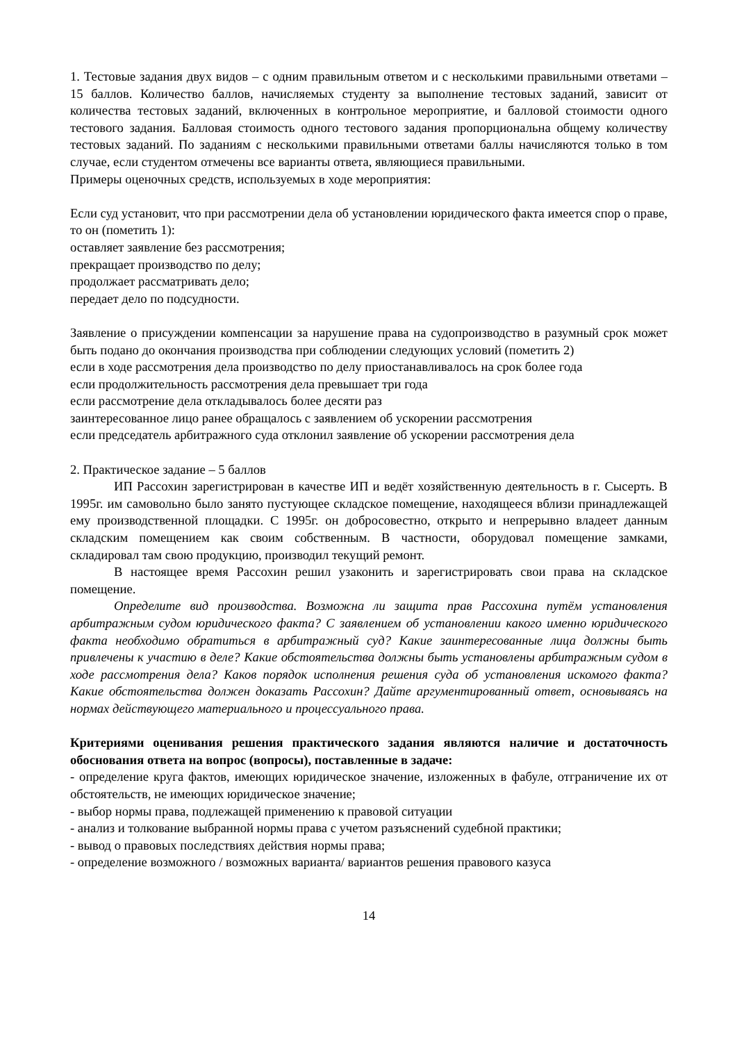1. Тестовые задания двух видов – с одним правильным ответом и с несколькими правильными ответами – 15 баллов. Количество баллов, начисляемых студенту за выполнение тестовых заданий, зависит от количества тестовых заданий, включенных в контрольное мероприятие, и балловой стоимости одного тестового задания. Балловая стоимость одного тестового задания пропорциональна общему количеству тестовых заданий. По заданиям с несколькими правильными ответами баллы начисляются только в том случае, если студентом отмечены все варианты ответа, являющиеся правильными.
Примеры оценочных средств, используемых в ходе мероприятия:
Если суд установит, что при рассмотрении дела об установлении юридического факта имеется спор о праве, то он (пометить 1):
оставляет заявление без рассмотрения;
прекращает производство по делу;
продолжает рассматривать дело;
передает дело по подсудности.
Заявление о присуждении компенсации за нарушение права на судопроизводство в разумный срок может быть подано до окончания производства при соблюдении следующих условий (пометить 2)
если в ходе рассмотрения дела производство по делу приостанавливалось на срок более года
если продолжительность рассмотрения дела превышает три года
если рассмотрение дела откладывалось более десяти раз
заинтересованное лицо ранее обращалось с заявлением об ускорении рассмотрения
если председатель арбитражного суда отклонил заявление об ускорении рассмотрения дела
2. Практическое задание – 5 баллов
ИП Рассохин зарегистрирован в качестве ИП и ведёт хозяйственную деятельность в г. Сысерть. В 1995г. им самовольно было занято пустующее складское помещение, находящееся вблизи принадлежащей ему производственной площадки. С 1995г. он добросовестно, открыто и непрерывно владеет данным складским помещением как своим собственным. В частности, оборудовал помещение замками, складировал там свою продукцию, производил текущий ремонт.
В настоящее время Рассохин решил узаконить и зарегистрировать свои права на складское помещение.
Определите вид производства. Возможна ли защита прав Рассохина путём установления арбитражным судом юридического факта? С заявлением об установлении какого именно юридического факта необходимо обратиться в арбитражный суд? Какие заинтересованные лица должны быть привлечены к участию в деле? Какие обстоятельства должны быть установлены арбитражным судом в ходе рассмотрения дела? Каков порядок исполнения решения суда об установления искомого факта? Какие обстоятельства должен доказать Рассохин? Дайте аргументированный ответ, основываясь на нормах действующего материального и процессуального права.
Критериями оценивания решения практического задания являются наличие и достаточность обоснования ответа на вопрос (вопросы), поставленные в задаче:
- определение круга фактов, имеющих юридическое значение, изложенных в фабуле, отграничение их от обстоятельств, не имеющих юридическое значение;
- выбор нормы права, подлежащей применению к правовой ситуации
- анализ и толкование выбранной нормы права с учетом разъяснений судебной практики;
- вывод о правовых последствиях действия нормы права;
- определение возможного / возможных варианта/ вариантов решения правового казуса
14